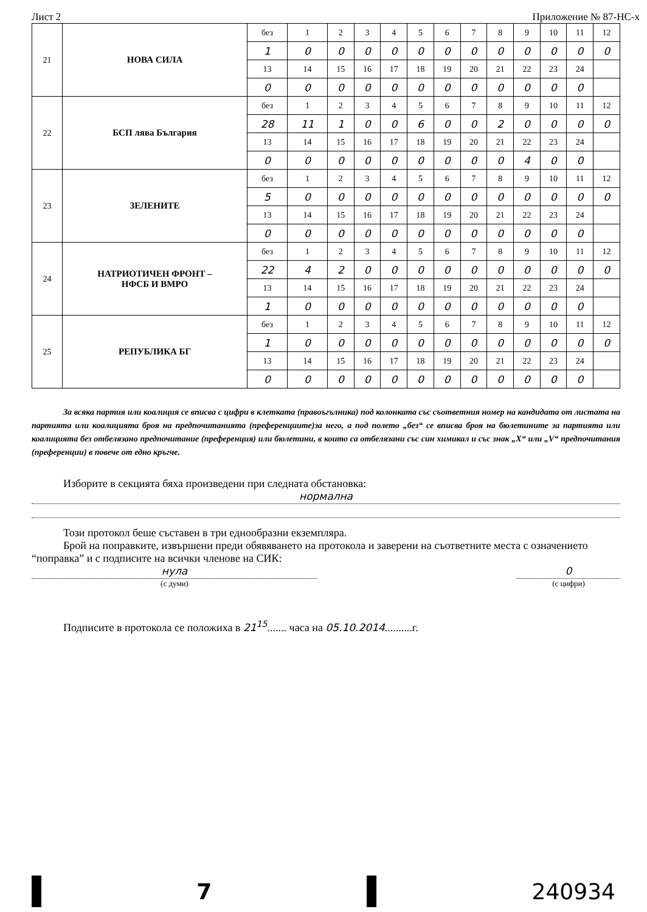Лист 2 Приложение № 87-НС-х
| 21 | НОВА СИЛА | без | 1 | 2 | 3 | 4 | 5 | 6 | 7 | 8 | 9 | 10 | 11 | 12 |
| | | 1 | 0 | 0 | 0 | 0 | 0 | 0 | 0 | 0 | 0 | 0 | 0 | 0 |
| | | 13 | 14 | 15 | 16 | 17 | 18 | 19 | 20 | 21 | 22 | 23 | 24 | |
| | | 0 | 0 | 0 | 0 | 0 | 0 | 0 | 0 | 0 | 0 | 0 | 0 | |
| 22 | БСП лява България | без | 1 | 2 | 3 | 4 | 5 | 6 | 7 | 8 | 9 | 10 | 11 | 12 |
| | | 28 | 11 | 1 | 0 | 0 | 6 | 0 | 0 | 2 | 0 | 0 | 0 | 0 |
| | | 13 | 14 | 15 | 16 | 17 | 18 | 19 | 20 | 21 | 22 | 23 | 24 | |
| | | 0 | 0 | 0 | 0 | 0 | 0 | 0 | 0 | 0 | 4 | 0 | 0 | |
| 23 | ЗЕЛЕНИТЕ | без | 1 | 2 | 3 | 4 | 5 | 6 | 7 | 8 | 9 | 10 | 11 | 12 |
| | | 5 | 0 | 0 | 0 | 0 | 0 | 0 | 0 | 0 | 0 | 0 | 0 | 0 |
| | | 13 | 14 | 15 | 16 | 17 | 18 | 19 | 20 | 21 | 22 | 23 | 24 | |
| | | 0 | 0 | 0 | 0 | 0 | 0 | 0 | 0 | 0 | 0 | 0 | 0 | |
| 24 | НАТРИОТИЧЕН ФРОНТ – НФСБ И ВМРО | без | 1 | 2 | 3 | 4 | 5 | 6 | 7 | 8 | 9 | 10 | 11 | 12 |
| | | 22 | 4 | 2 | 0 | 0 | 0 | 0 | 0 | 0 | 0 | 0 | 0 | 0 |
| | | 13 | 14 | 15 | 16 | 17 | 18 | 19 | 20 | 21 | 22 | 23 | 24 | |
| | | 1 | 0 | 0 | 0 | 0 | 0 | 0 | 0 | 0 | 0 | 0 | 0 | |
| 25 | РЕПУБЛИКА БГ | без | 1 | 2 | 3 | 4 | 5 | 6 | 7 | 8 | 9 | 10 | 11 | 12 |
| | | 1 | 0 | 0 | 0 | 0 | 0 | 0 | 0 | 0 | 0 | 0 | 0 | 0 |
| | | 13 | 14 | 15 | 16 | 17 | 18 | 19 | 20 | 21 | 22 | 23 | 24 | |
| | | 0 | 0 | 0 | 0 | 0 | 0 | 0 | 0 | 0 | 0 | 0 | 0 | |
За всяка партия или коалиция се вписва с цифри в клетката (правоъгълника) под колонката със съответния номер на кандидата от листата на партията или коалицията броя на предпочитанията (преференциите)за него, а под полето „без“ се вписва броя на бюлетините за партията или коалицията без отбелязано предпочитание (преференция) или бюлетини, в които са отбелязани със син химикал и със знак „Х“ или „V“ предпочитания (преференции) в повече от едно кръгче.
Изборите в секцията бяха произведени при следната обстановка:
нормална
Този протокол беше съставен в три еднообразни екземпляра.
Брой на поправките, извършени преди обявяването на протокола и заверени на съответните места с означението “поправка” и с подписите на всички членове на СИК:
нула
(с думи)
0
(с цифри)
Подписите в протокола се положиха в 21<sup>15</sup>....... часа на 05.10.2014..........г.
7 240934